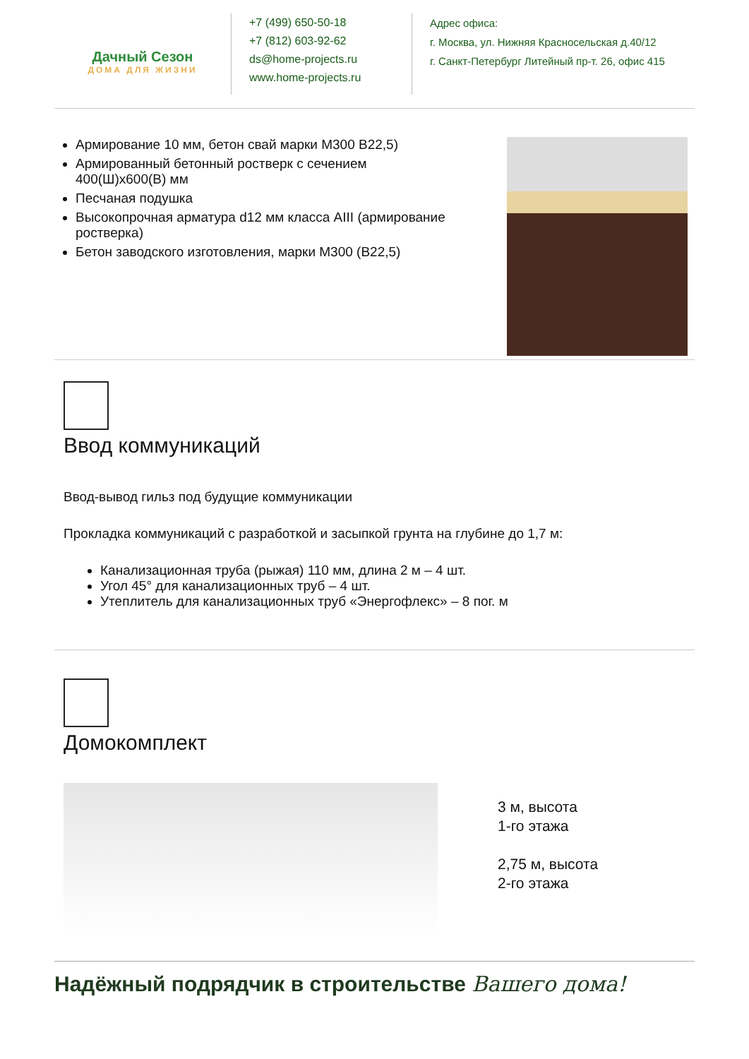Дачный Сезон
ДОМА ДЛЯ ЖИЗНИ
+7 (499) 650-50-18
+7 (812) 603-92-62
ds@home-projects.ru
www.home-projects.ru
Адрес офиса:
г. Москва, ул. Нижняя Красносельская д.40/12
г. Санкт-Петербург Литейный пр-т. 26, офис 415
Армирование 10 мм, бетон свай марки М300 В22,5)
Армированный бетонный ростверк с сечением 400(Ш)х600(В) мм
Песчаная подушка
Высокопрочная арматура d12 мм класса AIII (армирование ростверка)
Бетон заводского изготовления, марки М300 (В22,5)
Ввод коммуникаций
Ввод-вывод гильз под будущие коммуникации
Прокладка коммуникаций с разработкой и засыпкой грунта на глубине до 1,7 м:
Канализационная труба (рыжая) 110 мм, длина 2 м – 4 шт.
Угол 45° для канализационных труб – 4 шт.
Утеплитель для канализационных труб «Энергофлекс» – 8 пог. м
Домокомплект
3 м, высота
1-го этажа
2,75 м, высота
2-го этажа
Надёжный подрядчик в строительстве Вашего дома!